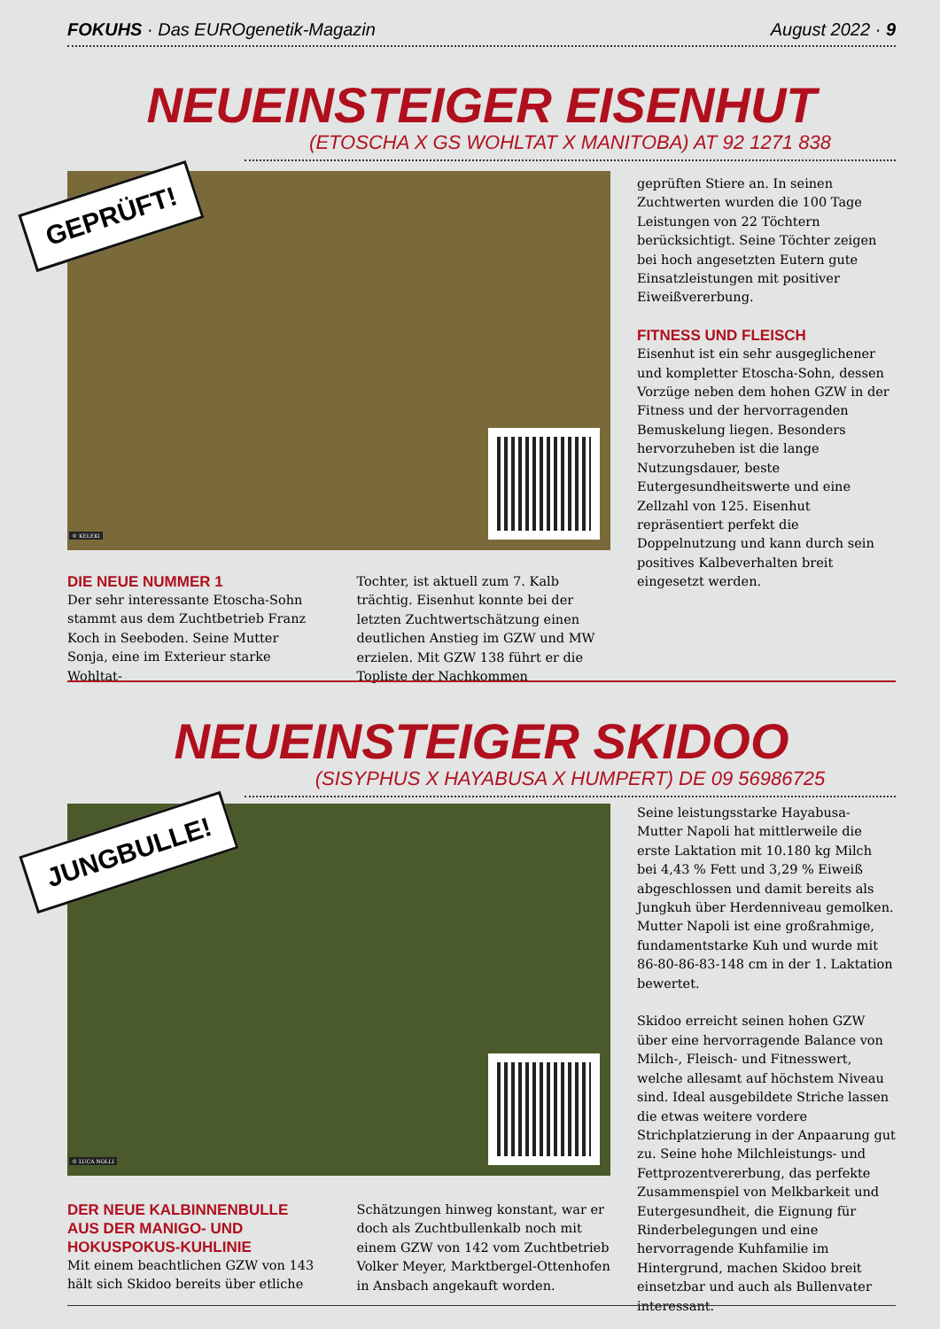FOKUHS · Das EUROgenetik-Magazin August 2022 · 9
NEUEINSTEIGER EISENHUT
(ETOSCHA X GS WOHLTAT X MANITOBA) AT 92 1271 838
© KELEKI
GEPRÜFT!
geprüften Stiere an. In seinen Zuchtwerten wurden die 100 Tage Leistungen von 22 Töchtern berücksichtigt. Seine Töchter zeigen bei hoch angesetzten Eutern gute Einsatzleistungen mit positiver Eiweißvererbung.
FITNESS UND FLEISCH
Eisenhut ist ein sehr ausgeglichener und kompletter Etoscha-Sohn, dessen Vorzüge neben dem hohen GZW in der Fitness und der hervorragenden Bemuskelung liegen. Besonders hervorzuheben ist die lange Nutzungsdauer, beste Eutergesundheitswerte und eine Zellzahl von 125. Eisenhut repräsentiert perfekt die Doppelnutzung und kann durch sein positives Kalbeverhalten breit eingesetzt werden.
DIE NEUE NUMMER 1
Der sehr interessante Etoscha-Sohn stammt aus dem Zuchtbetrieb Franz Koch in Seeboden. Seine Mutter Sonja, eine im Exterieur starke Wohltat-
Tochter, ist aktuell zum 7. Kalb trächtig. Eisenhut konnte bei der letzten Zuchtwertschätzung einen deutlichen Anstieg im GZW und MW erzielen. Mit GZW 138 führt er die Topliste der Nachkommen
NEUEINSTEIGER SKIDOO
(SISYPHUS X HAYABUSA X HUMPERT) DE 09 56986725
© LUCA NOLLI
JUNGBULLE!
Seine leistungsstarke Hayabusa-Mutter Napoli hat mittlerweile die erste Laktation mit 10.180 kg Milch bei 4,43 % Fett und 3,29 % Eiweiß abgeschlossen und damit bereits als Jungkuh über Herdenniveau gemolken. Mutter Napoli ist eine großrahmige, fundamentstarke Kuh und wurde mit 86-80-86-83-148 cm in der 1. Laktation bewertet.
Skidoo erreicht seinen hohen GZW über eine hervorragende Balance von Milch-, Fleisch- und Fitnesswert, welche allesamt auf höchstem Niveau sind. Ideal ausgebildete Striche lassen die etwas weitere vordere Strichplatzierung in der Anpaarung gut zu. Seine hohe Milchleistungs- und Fettprozentvererbung, das perfekte Zusammenspiel von Melkbarkeit und Eutergesundheit, die Eignung für Rinderbelegungen und eine hervorragende Kuhfamilie im Hintergrund, machen Skidoo breit einsetzbar und auch als Bullenvater interessant.
DER NEUE KALBINNENBULLE AUS DER MANIGO- UND HOKUSPOKUS-KUHLINIE
Mit einem beachtlichen GZW von 143 hält sich Skidoo bereits über etliche
Schätzungen hinweg konstant, war er doch als Zuchtbullenkalb noch mit einem GZW von 142 vom Zuchtbetrieb Volker Meyer, Marktbergel-Ottenhofen in Ansbach angekauft worden.